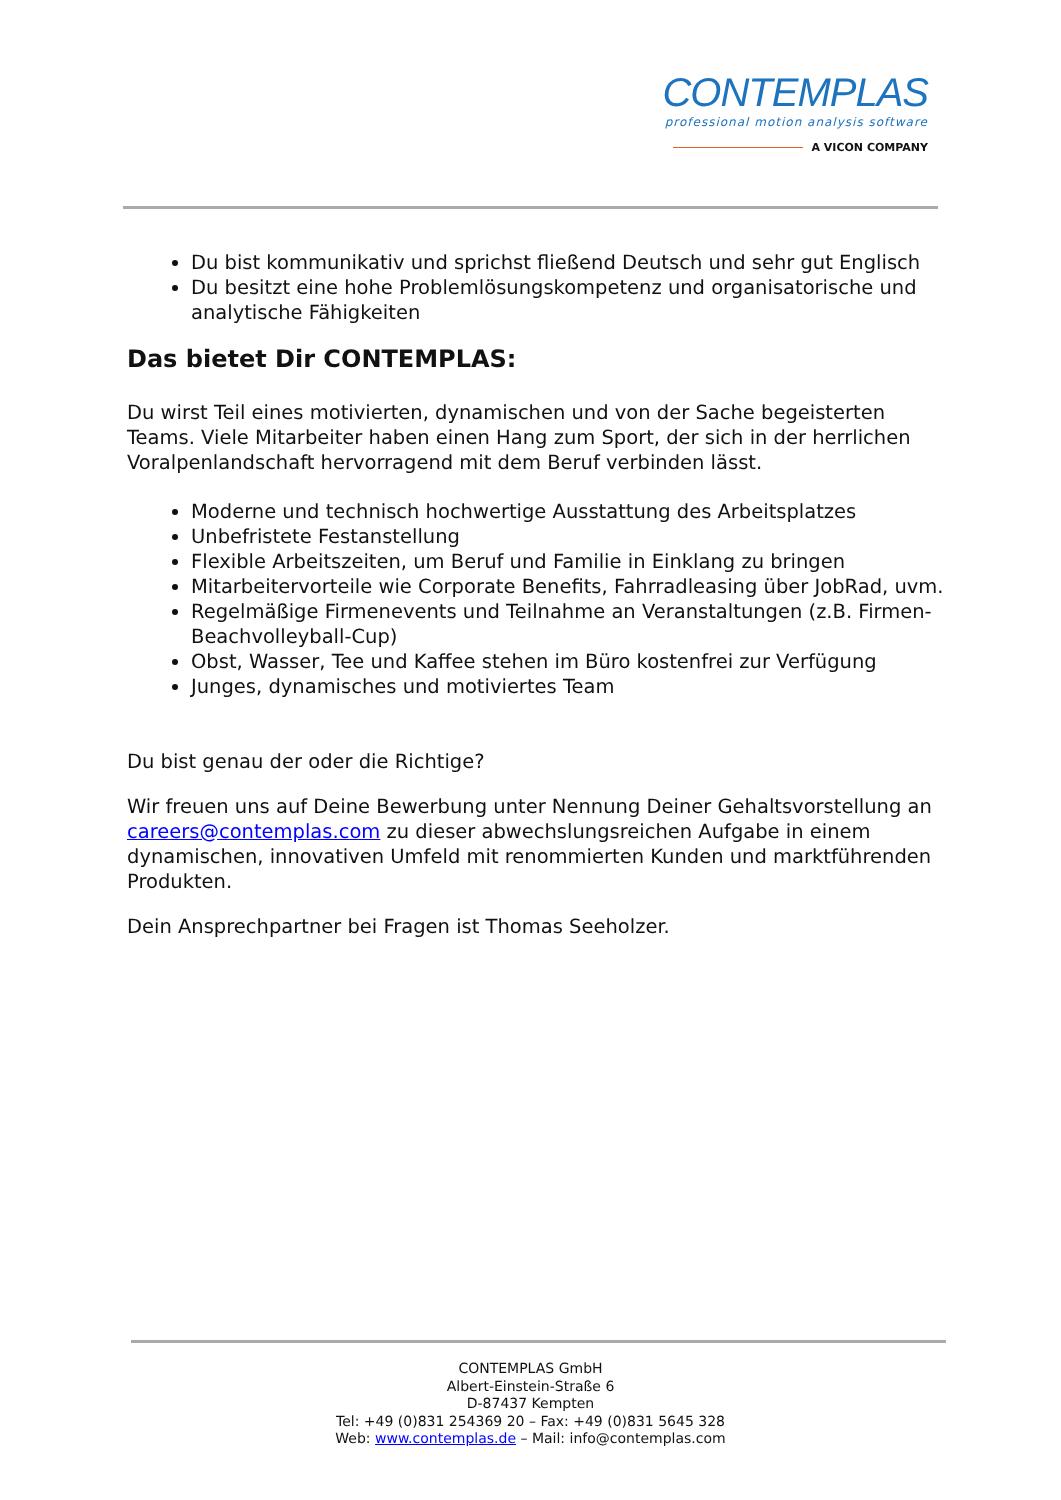CONTEMPLAS
professional motion analysis software
A VICON COMPANY
Du bist kommunikativ und sprichst fließend Deutsch und sehr gut Englisch
Du besitzt eine hohe Problemlösungskompetenz und organisatorische und analytische Fähigkeiten
Das bietet Dir CONTEMPLAS:
Du wirst Teil eines motivierten, dynamischen und von der Sache begeisterten Teams. Viele Mitarbeiter haben einen Hang zum Sport, der sich in der herrlichen Voralpenlandschaft hervorragend mit dem Beruf verbinden lässt.
Moderne und technisch hochwertige Ausstattung des Arbeitsplatzes
Unbefristete Festanstellung
Flexible Arbeitszeiten, um Beruf und Familie in Einklang zu bringen
Mitarbeitervorteile wie Corporate Benefits, Fahrradleasing über JobRad, uvm.
Regelmäßige Firmenevents und Teilnahme an Veranstaltungen (z.B. Firmen-Beachvolleyball-Cup)
Obst, Wasser, Tee und Kaffee stehen im Büro kostenfrei zur Verfügung
Junges, dynamisches und motiviertes Team
Du bist genau der oder die Richtige?
Wir freuen uns auf Deine Bewerbung unter Nennung Deiner Gehaltsvorstellung an careers@contemplas.com zu dieser abwechslungsreichen Aufgabe in einem dynamischen, innovativen Umfeld mit renommierten Kunden und marktführenden Produkten.
Dein Ansprechpartner bei Fragen ist Thomas Seeholzer.
CONTEMPLAS GmbH
Albert-Einstein-Straße 6
D-87437 Kempten
Tel: +49 (0)831 254369 20 – Fax: +49 (0)831 5645 328
Web: www.contemplas.de – Mail: info@contemplas.com